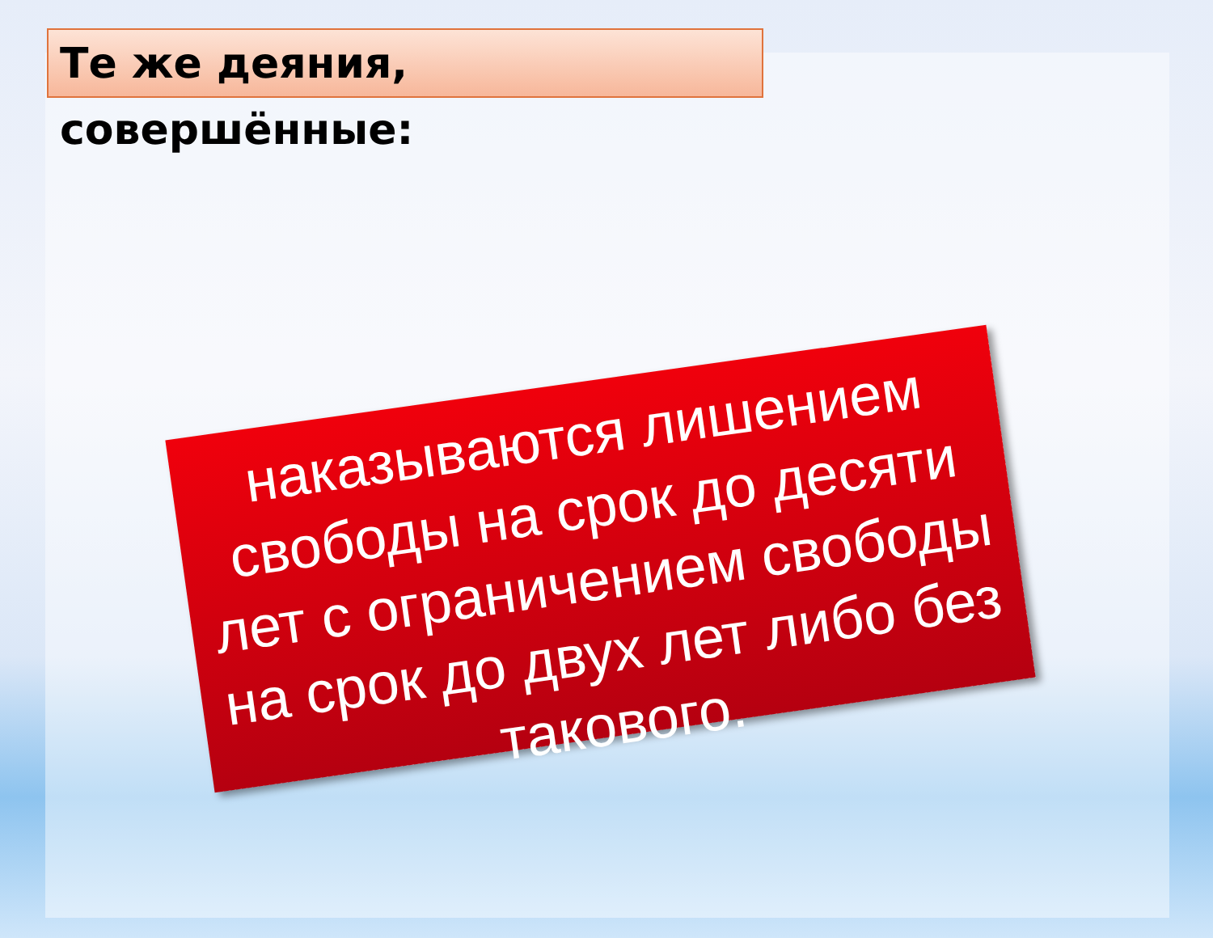Те же деяния, совершённые:
наказываются лишением свободы на срок до десяти лет с ограничением свободы на срок до двух лет либо без такового.